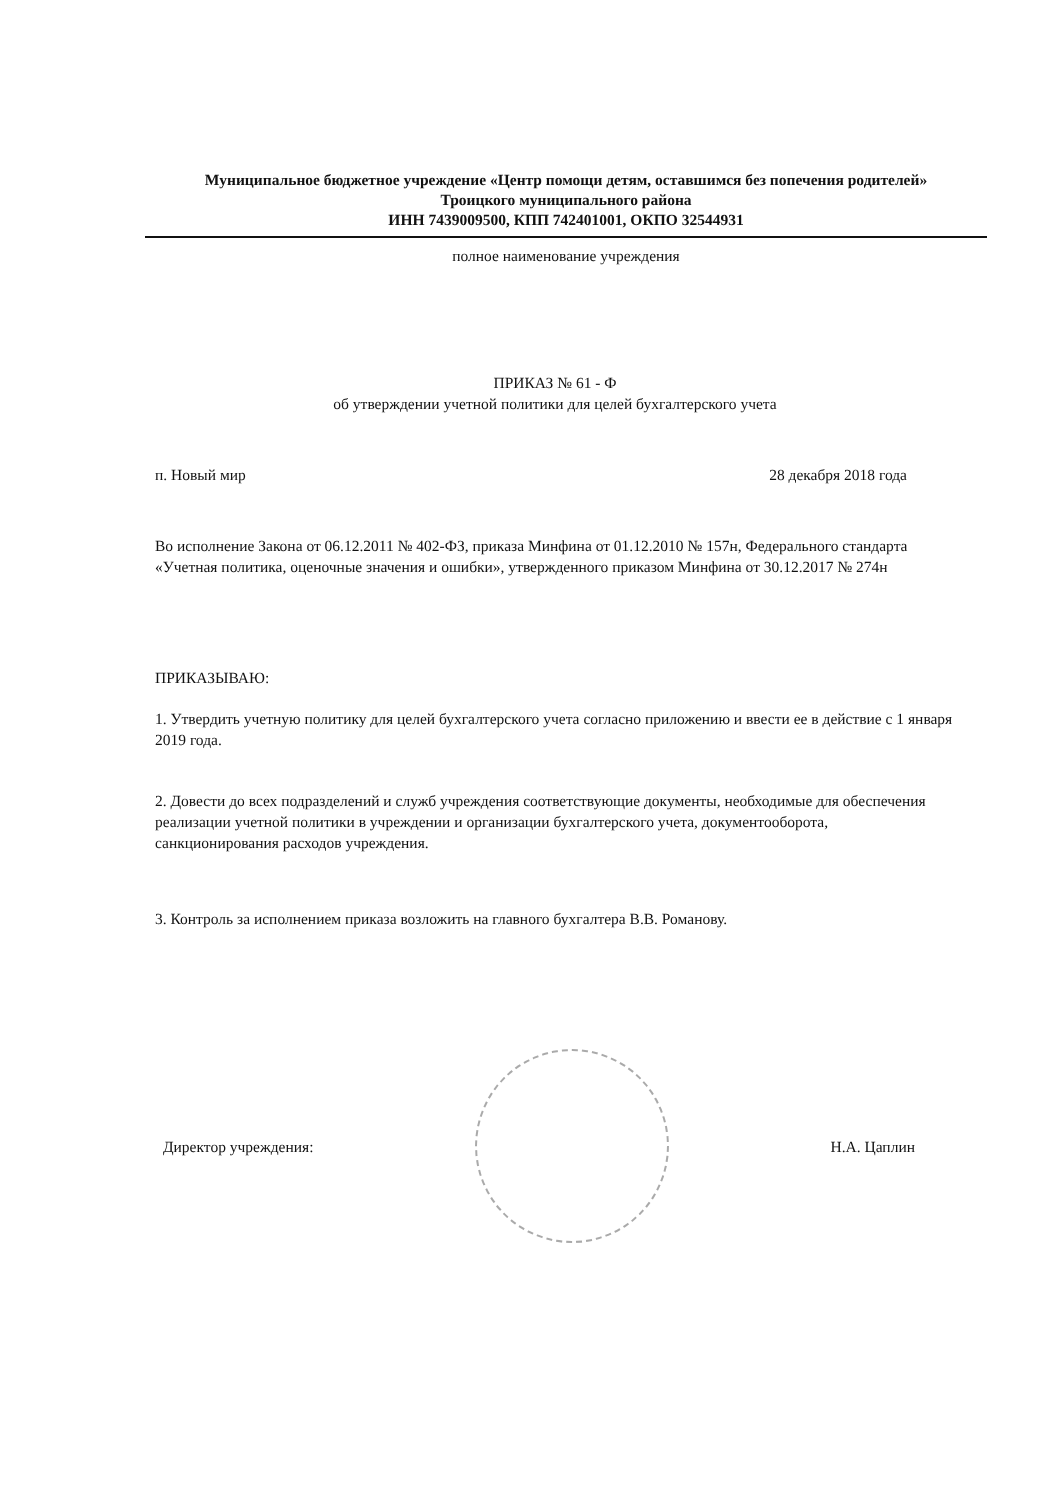Муниципальное бюджетное учреждение «Центр помощи детям, оставшимся без попечения родителей»
Троицкого муниципального района
ИНН 7439009500, КПП 742401001, ОКПО 32544931
полное наименование учреждения
ПРИКАЗ № 61 - Ф
об утверждении учетной политики для целей бухгалтерского учета
п. Новый мир 28 декабря 2018 года
Во исполнение Закона от 06.12.2011 № 402-ФЗ, приказа Минфина от 01.12.2010 № 157н, Федерального стандарта «Учетная политика, оценочные значения и ошибки», утвержденного приказом Минфина от 30.12.2017 № 274н
ПРИКАЗЫВАЮ:
1. Утвердить учетную политику для целей бухгалтерского учета согласно приложению и ввести ее в действие с 1 января 2019 года.
2. Довести до всех подразделений и служб учреждения соответствующие документы, необходимые для обеспечения реализации учетной политики в учреждении и организации бухгалтерского учета, документооборота, санкционирования расходов учреждения.
3. Контроль за исполнением приказа возложить на главного бухгалтера В.В. Романову.
Директор учреждения: Н.А. Цаплин